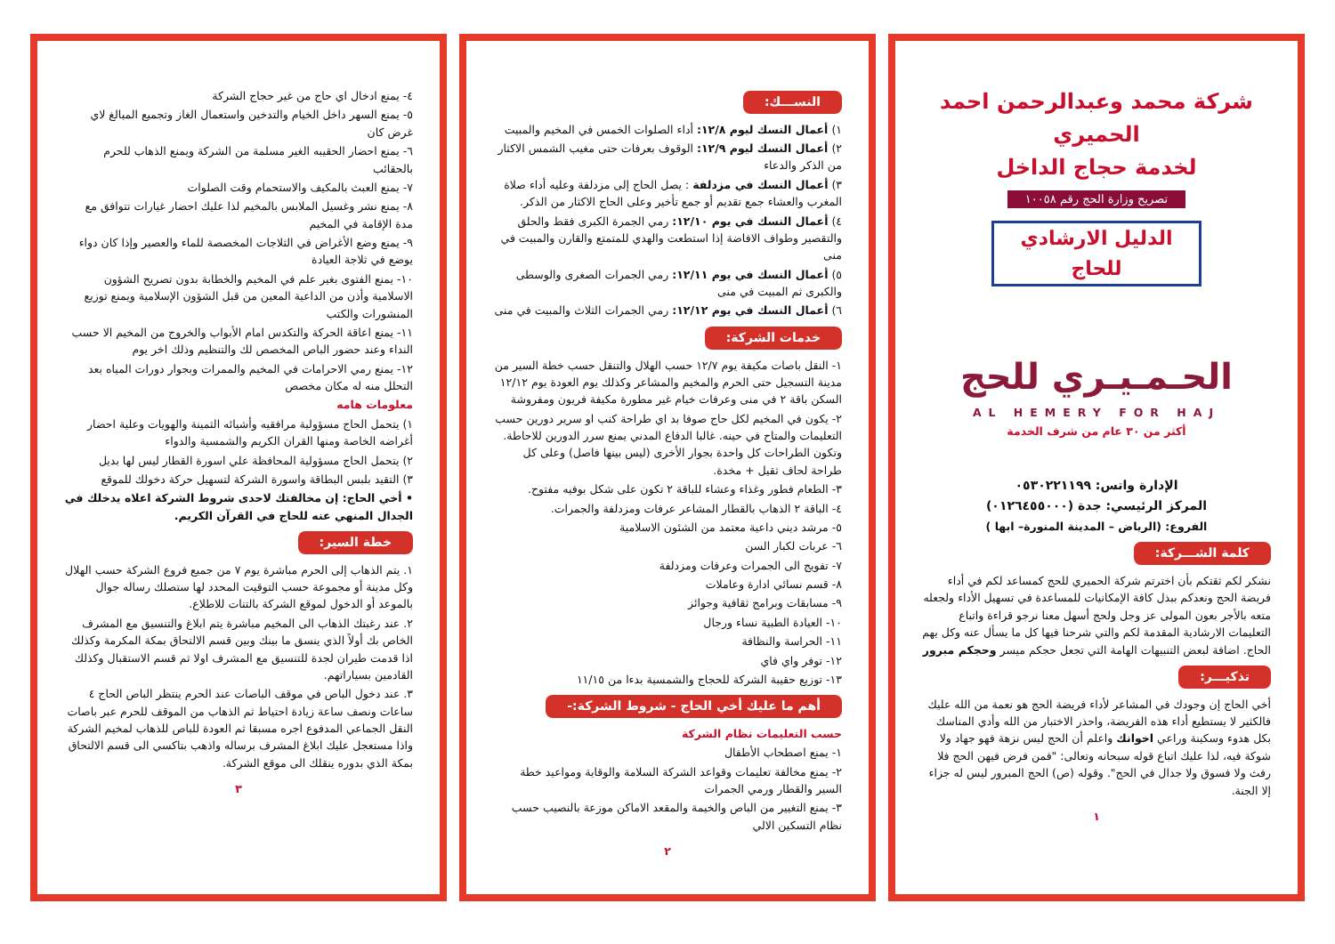شركة محمد وعبدالرحمن احمد الحميري
لخدمة حجاج الداخل
تصريح وزارة الحج رقم ١٠٠٥٨
الدليل الارشادي للحاج
الحـمـيـري للحج
AL HEMERY FOR HAJ
أكثر من ٣٠ عام من شرف الخدمة
الإدارة واتس: ٠٥٣٠٢٢١١٩٩
المركز الرئيسي: جدة (٠١٢٦٤٥٥٠٠٠)
الفروع: (الرياض – المدينة المنورة– ابها )
كلمة الشـــركة:
نشكر لكم ثقتكم بأن اخترتم شركة الحميري للحج كمساعد لكم في أداء فريضة الحج ونعدكم ببذل كافة الإمكانيات للمساعدة في تسهيل الأداء ولجعله متعه بالأجر بعون المولى عز وجل ولحج أسهل معنا نرجو قراءة واتباع التعليمات الارشادية المقدمة لكم والتي شرحنا فيها كل ما يسأل عنه وكل يهم الحاج. اضافة لبعض التنبيهات الهامة التي تجعل حجكم ميسر وحجكم مبرور
تذكيـــر:
أخي الحاج إن وجودك في المشاعر لأداء فريضة الحج هو نعمة من الله عليك فالكثير لا يستطيع أداء هذه الفريضة، واحذر الاختبار من الله وأدي المناسك بكل هدوء وسكينة وراعي اخوانك واعلم أن الحج ليس نزهة فهو جهاد ولا شوكة فيه، لذا عليك اتباع قوله سبحانه وتعالى: "فمن فرض فيهن الحج فلا رفث ولا فسوق ولا جدال في الحج". وقوله (ص) الحج المبرور ليس له جزاء إلا الجنة.
١
النســـك:
١) أعمال النسك ليوم ١٢/٨: أداء الصلوات الخمس في المخيم والمبيت
٢) أعمال النسك ليوم ١٢/٩: الوقوف بعرفات حتى مغيب الشمس الاكثار من الذكر والدعاء
٣) أعمال النسك في مزدلفة : يصل الحاج إلى مزدلفة وعليه أداء صلاة المغرب والعشاء جمع تقديم أو جمع تأخير وعلى الحاج الاكثار من الذكر.
٤) أعمال النسك في يوم ١٢/١٠: رمي الجمرة الكبرى فقط والحلق والتقصير وطواف الافاضة إذا استطعت والهدي للمتمتع والقارن والمبيت في منى
٥) أعمال النسك في يوم ١٢/١١: رمي الجمرات الصغرى والوسطى والكبرى ثم المبيت في منى
٦) أعمال النسك في يوم ١٢/١٢: رمي الجمرات الثلاث والمبيت في منى
خدمات الشركة:
١- النقل باصات مكيفة يوم ١٢/٧ حسب الهلال والتنقل حسب خطة السير من مدينة التسجيل حتى الحرم والمخيم والمشاعر وكذلك يوم العودة يوم ١٢/١٢ السكن باقة ٢ في منى وعرفات خيام غير مطورة مكيفة فريون ومفروشة
٢- يكون في المخيم لكل حاج صوفا بد اي طراحة كنب او سرير دورين حسب التعليمات والمتاح في حينه. غالبا الدفاع المدني يمنع سرر الدورين للاحاطة. وتكون الطراحات كل واحدة بجوار الأخرى (ليس بينها فاصل) وعلى كل طراحة لحاف ثقيل + مخدة.
٣- الطعام فطور وغذاء وعشاء للباقة ٢ تكون على شكل بوفيه مفتوح.
٤- الباقة ٢ الذهاب بالقطار المشاعر عرفات ومزدلفة والجمرات.
٥- مرشد ديني داعية معتمد من الشئون الاسلامية
٦- عربات لكبار السن
٧- تفويج الى الجمرات وعرفات ومزدلفة
٨- قسم نسائي ادارة وعاملات
٩- مسابقات وبرامج ثقافية وجوائز
١٠- العيادة الطبية نساء ورجال
١١- الحراسة والنظافة
١٢- توفر واي فاي
١٣- توزيع حقيبة الشركة للحجاج والشمسية بدءا من ١١/١٥
أهم ما عليك أخي الحاج - شروط الشركة:-
حسب التعليمات نظام الشركة
١- يمنع اصطحاب الأطفال
٢- يمنع مخالفة تعليمات وقواعد الشركة السلامة والوقاية ومواعيد خطة السير والقطار ورمي الجمرات
٣- يمنع التغيير من الباص والخيمة والمقعد الاماكن موزعة بالنصيب حسب نظام التسكين الالي
٢
٤- يمنع ادخال اي حاج من غير حجاج الشركة
٥- يمنع السهر داخل الخيام والتدخين واستعمال الغاز وتجميع المبالغ لاي غرض كان
٦- يمنع احضار الحقيبه الغير مسلمة من الشركة ويمنع الذهاب للحرم بالحقائب
٧- يمنع العبث بالمكيف والاستحمام وقت الصلوات
٨- يمنع نشر وغسيل الملابس بالمخيم لذا عليك احضار غيارات تتوافق مع مدة الإقامة في المخيم
٩- يمنع وضع الأغراض في الثلاجات المخصصة للماء والعصير وإذا كان دواء يوضع في ثلاجة العيادة
١٠- يمنع الفتوى بغير علم في المخيم والخطابة بدون تصريح الشؤون الاسلامية وأذن من الداعية المعين من قبل الشؤون الإسلامية ويمنع توزيع المنشورات والكتب
١١- يمنع اعاقة الحركة والتكدس امام الأبواب والخروج من المخيم الا حسب النداء وعند حضور الباص المخصص لك والتنظيم وذلك اخر يوم
١٢- يمنع رمي الاحرامات في المخيم والممرات وبجوار دورات المياه بعد التحلل منه له مكان مخصص
معلومات هامه
١) يتحمل الحاج مسؤولية مرافقيه وأشيائه الثمينة والهويات وعلية احضار أغراضه الخاصة ومنها القران الكريم والشمسية والدواء
٢) يتحمل الحاج مسؤولية المحافظة علي اسورة القطار ليس لها بديل
٣) التقيد بلبس البطاقة واسورة الشركة لتسهيل حركة دخولك للموقع
• أخي الحاج: إن مخالفتك لاحدى شروط الشركة اعلاه يدخلك في الجدال المنهي عنه للحاج في القرآن الكريم.
خطة السير:
١. يتم الذهاب إلى الحرم مباشرة يوم ٧ من جميع فروع الشركة حسب الهلال وكل مدينة أو مجموعة حسب التوقيت المحدد لها ستصلك رساله جوال بالموعد أو الدخول لموقع الشركة بالتنات للاطلاع.
٢. عند رغبتك الذهاب الى المخيم مباشرة يتم ابلاغ والتنسيق مع المشرف الخاص بك أولاً الذي ينسق ما بينك وبين قسم الالتحاق بمكة المكرمة وكذلك اذا قدمت طيران لجدة للتنسيق مع المشرف اولا ثم قسم الاستقبال وكذلك القادمين بسياراتهم.
٣. عند دخول الباص في موقف الباصات عند الحرم ينتظر الباص الحاج ٤ ساعات ونصف ساعة زيادة احتياط ثم الذهاب من الموقف للحرم عبر باصات النقل الجماعي المدفوع اجره مسبقا ثم العودة للباص للذهاب لمخيم الشركة واذا مستعجل عليك ابلاغ المشرف برساله واذهب بتاكسي الى قسم الالتحاق بمكة الذي بدوره ينقلك الى موقع الشركة.
٣